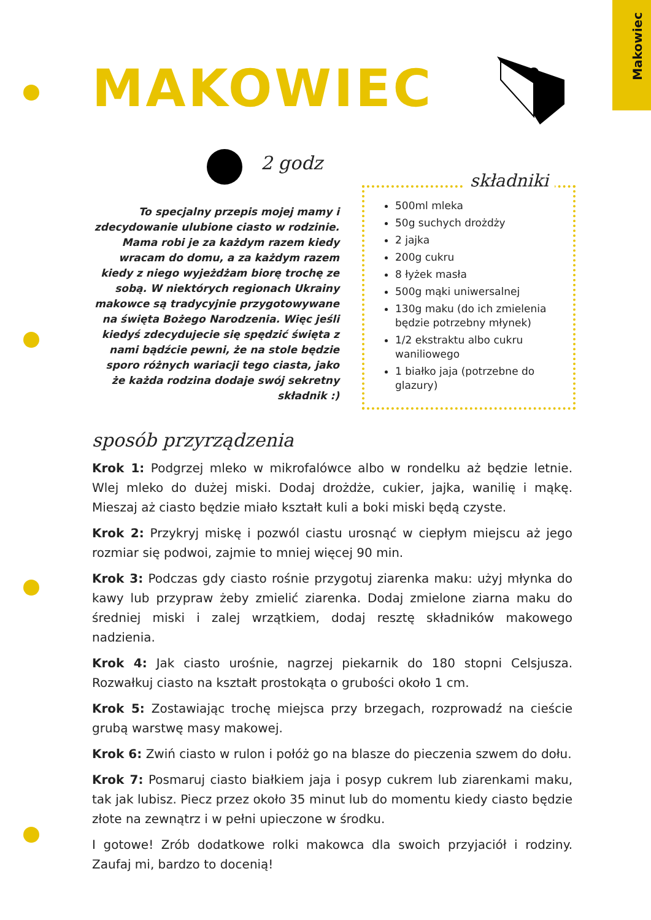Makowiec
MAKOWIEC
2 godz
To specjalny przepis mojej mamy i zdecydowanie ulubione ciasto w rodzinie. Mama robi je za każdym razem kiedy wracam do domu, a za każdym razem kiedy z niego wyjeżdżam biorę trochę ze sobą. W niektórych regionach Ukrainy makowce są tradycyjnie przygotowywane na święta Bożego Narodzenia. Więc jeśli kiedyś zdecydujecie się spędzić święta z nami bądźcie pewni, że na stole będzie sporo różnych wariacji tego ciasta, jako że każda rodzina dodaje swój sekretny składnik :)
składniki
500ml mleka
50g suchych drożdży
2 jajka
200g cukru
8 łyżek masła
500g mąki uniwersalnej
130g maku (do ich zmielenia będzie potrzebny młynek)
1/2 ekstraktu albo cukru waniliowego
1 białko jaja (potrzebne do glazury)
sposób przyrządzenia
Krok 1: Podgrzej mleko w mikrofalówce albo w rondelku aż będzie letnie. Wlej mleko do dużej miski. Dodaj drożdże, cukier, jajka, wanilię i mąkę. Mieszaj aż ciasto będzie miało kształt kuli a boki miski będą czyste.
Krok 2: Przykryj miskę i pozwól ciastu urosnąć w ciepłym miejscu aż jego rozmiar się podwoi, zajmie to mniej więcej 90 min.
Krok 3: Podczas gdy ciasto rośnie przygotuj ziarenka maku: użyj młynka do kawy lub przypraw żeby zmielić ziarenka. Dodaj zmielone ziarna maku do średniej miski i zalej wrzątkiem, dodaj resztę składników makowego nadzienia.
Krok 4: Jak ciasto urośnie, nagrzej piekarnik do 180 stopni Celsjusza. Rozwałkuj ciasto na kształt prostokąta o grubości około 1 cm.
Krok 5: Zostawiając trochę miejsca przy brzegach, rozprowadź na cieście grubą warstwę masy makowej.
Krok 6: Zwiń ciasto w rulon i połóż go na blasze do pieczenia szwem do dołu.
Krok 7: Posmaruj ciasto białkiem jaja i posyp cukrem lub ziarenkami maku, tak jak lubisz. Piecz przez około 35 minut lub do momentu kiedy ciasto będzie złote na zewnątrz i w pełni upieczone w środku.
I gotowe! Zrób dodatkowe rolki makowca dla swoich przyjaciół i rodziny. Zaufaj mi, bardzo to docenią!